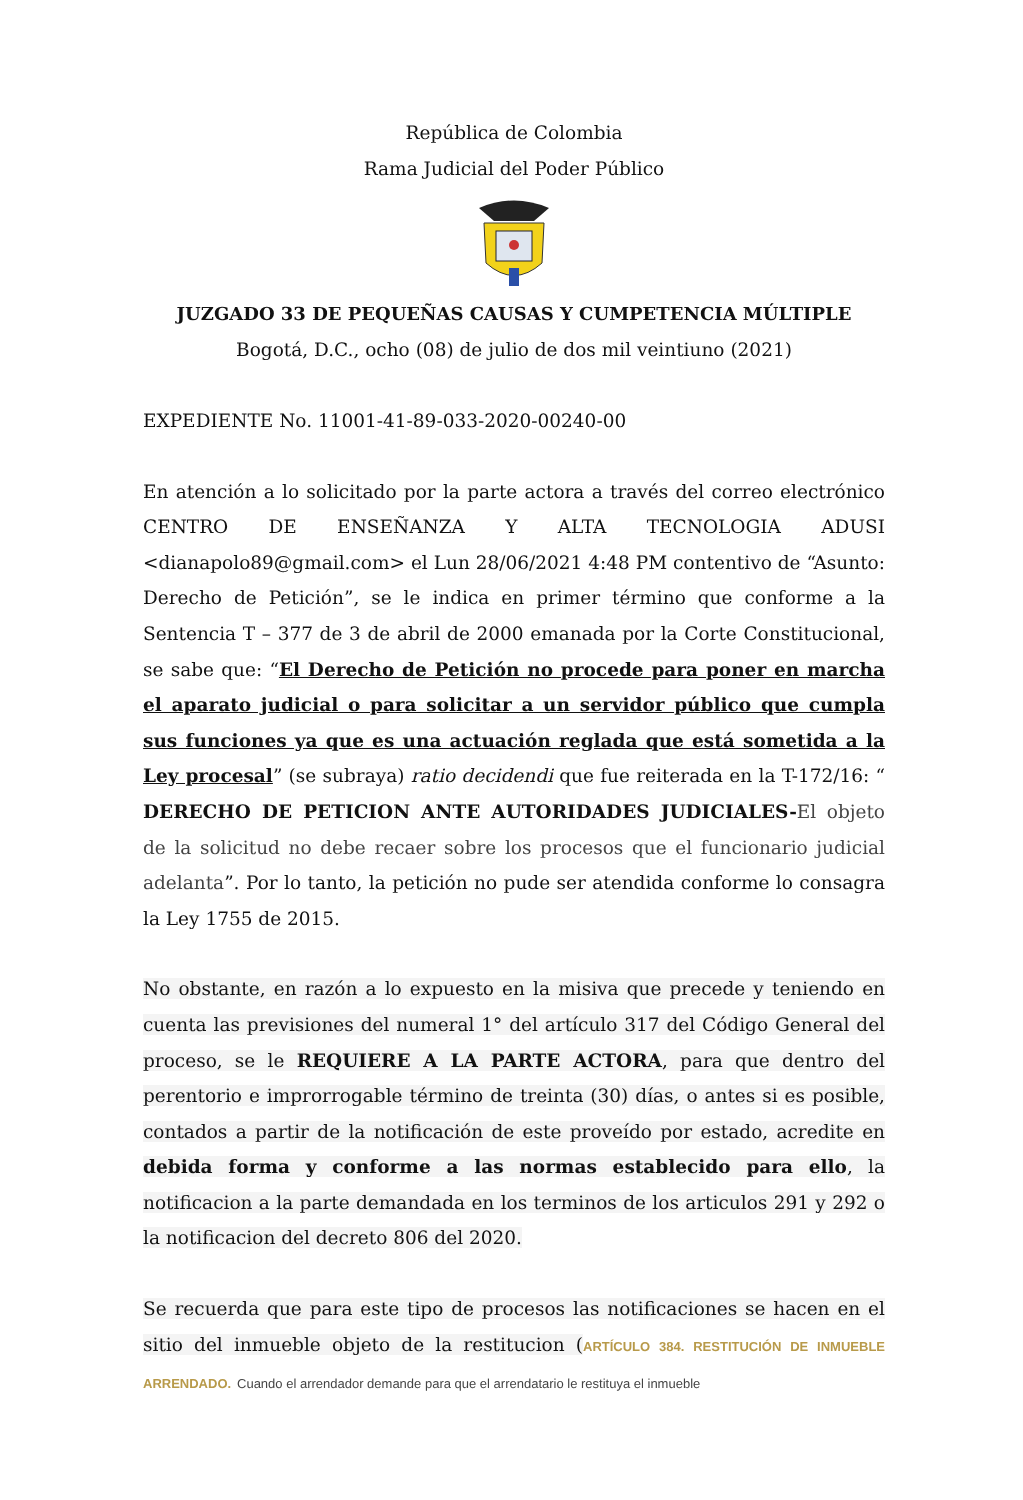República de Colombia
Rama Judicial del Poder Público
JUZGADO 33 DE PEQUEÑAS CAUSAS Y CUMPETENCIA MÚLTIPLE
Bogotá, D.C., ocho (08) de julio de dos mil veintiuno (2021)
EXPEDIENTE No. 11001-41-89-033-2020-00240-00
En atención a lo solicitado por la parte actora a través del correo electrónico CENTRO DE ENSEÑANZA Y ALTA TECNOLOGIA ADUSI <dianapolo89@gmail.com> el Lun 28/06/2021 4:48 PM contentivo de “Asunto: Derecho de Petición”, se le indica en primer término que conforme a la Sentencia T – 377 de 3 de abril de 2000 emanada por la Corte Constitucional, se sabe que: “El Derecho de Petición no procede para poner en marcha el aparato judicial o para solicitar a un servidor público que cumpla sus funciones ya que es una actuación reglada que está sometida a la Ley procesal” (se subraya) ratio decidendi que fue reiterada en la T-172/16: “ DERECHO DE PETICION ANTE AUTORIDADES JUDICIALES-El objeto de la solicitud no debe recaer sobre los procesos que el funcionario judicial adelanta”. Por lo tanto, la petición no pude ser atendida conforme lo consagra la Ley 1755 de 2015.
No obstante, en razón a lo expuesto en la misiva que precede y teniendo en cuenta las previsiones del numeral 1° del artículo 317 del Código General del proceso, se le REQUIERE A LA PARTE ACTORA, para que dentro del perentorio e improrrogable término de treinta (30) días, o antes si es posible, contados a partir de la notificación de este proveído por estado, acredite en debida forma y conforme a las normas establecido para ello, la notificacion a la parte demandada en los terminos de los articulos 291 y 292 o la notificacion del decreto 806 del 2020.
Se recuerda que para este tipo de procesos las notificaciones se hacen en el sitio del inmueble objeto de la restitucion (ARTÍCULO 384. RESTITUCIÓN DE INMUEBLE ARRENDADO. Cuando el arrendador demande para que el arrendatario le restituya el inmueble